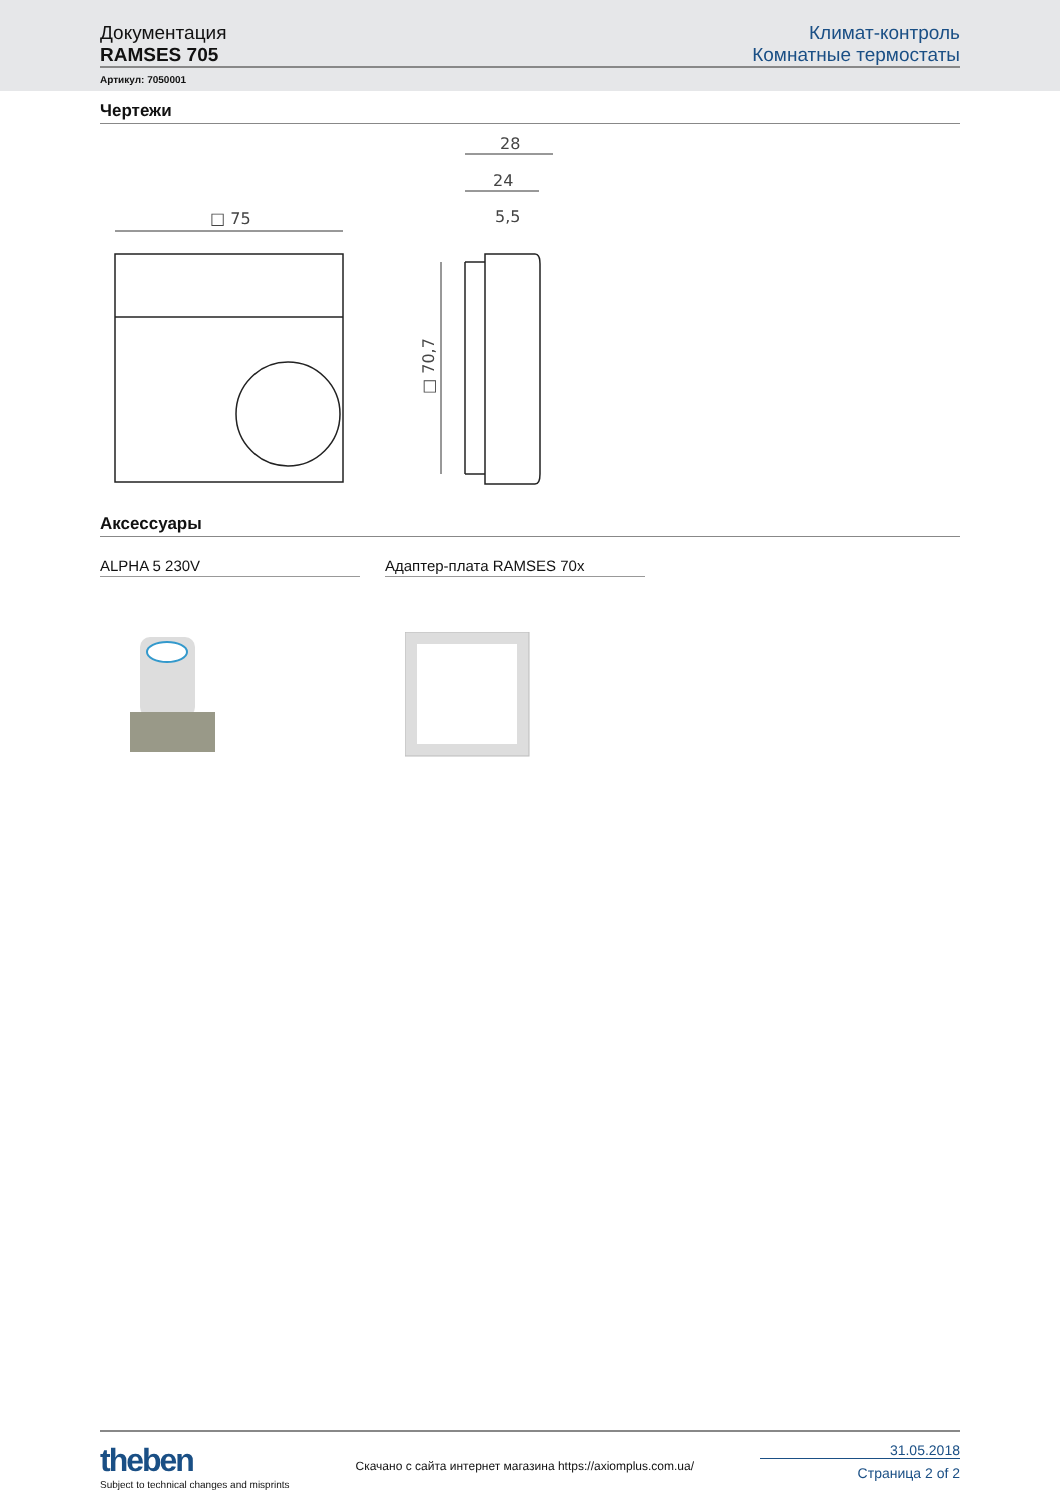Документация
RAMSES 705
Климат-контроль
Комнатные термостаты
Артикул: 7050001
Чертежи
□ 75
28
24
5,5
□ 70,7
Аксессуары
ALPHA 5 230V Адаптер-плата RAMSES 70x
theben
Subject to technical changes and misprints
Скачано с сайта интернет магазина https://axiomplus.com.ua/
31.05.2018
Страница 2 of 2